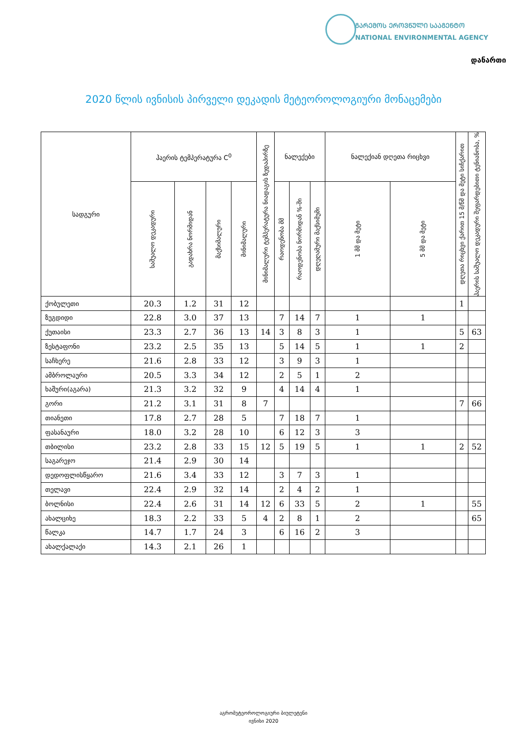ᲒᲐᲠᲔᲛᲝᲡ ᲔᲠᲝᲕᲜᲣᲚᲘ ᲡᲐᲐᲒᲔᲜᲢᲝ
NATIONAL ENVIRONMENTAL AGENCY
დანართი
2020 წლის ივნისის პირველი დეკადის მეტეოროლოგიური მონაცემები
| სადგური | ჰაერის ტემპერატურა C<sup>0</sup> | | | | მინიმალური ტემპერატურა ნიადაგის ზედაპირზე | ნალექები | | | ნალექიან დღეთა რიცხვი | | დღეთა რიცხვი ქარით 15 მ/წმ და მეტი სიჩქარით | ჰაერის საშუალო დეკადური შეფარდებითი ტენიანობა, % |
| --- | --- | --- | --- | --- | --- | --- | --- | --- | --- | --- | --- | --- |
| | საშუალო დეკადური | გადახრა ნორმიდან | მაქსიმალური | მინიმალური | | რაოდენობა მმ | რაოდენობა ნორმიდან %-ში | დღეღამური მაქსიმუმი | 1 მმ და მეტი | 5 მმ და მეტი | | |
| ქობულეთი | 20.3 | 1.2 | 31 | 12 | | | | | | | 1 | |
| ზუგდიდი | 22.8 | 3.0 | 37 | 13 | | 7 | 14 | 7 | 1 | 1 | | |
| ქუთაისი | 23.3 | 2.7 | 36 | 13 | 14 | 3 | 8 | 3 | 1 | | 5 | 63 |
| ზესტაფონი | 23.2 | 2.5 | 35 | 13 | | 5 | 14 | 5 | 1 | 1 | 2 | |
| საჩხერე | 21.6 | 2.8 | 33 | 12 | | 3 | 9 | 3 | 1 | | | |
| ამბროლაური | 20.5 | 3.3 | 34 | 12 | | 2 | 5 | 1 | 2 | | | |
| ხაშური(აგარა) | 21.3 | 3.2 | 32 | 9 | | 4 | 14 | 4 | 1 | | | |
| გორი | 21.2 | 3.1 | 31 | 8 | 7 | | | | | | 7 | 66 |
| თიანეთი | 17.8 | 2.7 | 28 | 5 | | 7 | 18 | 7 | 1 | | | |
| ფასანაური | 18.0 | 3.2 | 28 | 10 | | 6 | 12 | 3 | 3 | | | |
| თბილისი | 23.2 | 2.8 | 33 | 15 | 12 | 5 | 19 | 5 | 1 | 1 | 2 | 52 |
| საგარეჯო | 21.4 | 2.9 | 30 | 14 | | | | | | | | |
| დედოფლისწყარო | 21.6 | 3.4 | 33 | 12 | | 3 | 7 | 3 | 1 | | | |
| თელავი | 22.4 | 2.9 | 32 | 14 | | 2 | 4 | 2 | 1 | | | |
| ბოლნისი | 22.4 | 2.6 | 31 | 14 | 12 | 6 | 33 | 5 | 2 | 1 | | 55 |
| ახალციხე | 18.3 | 2.2 | 33 | 5 | 4 | 2 | 8 | 1 | 2 | | | 65 |
| წალკა | 14.7 | 1.7 | 24 | 3 | | 6 | 16 | 2 | 3 | | | |
| ახალქალაქი | 14.3 | 2.1 | 26 | 1 | | | | | | | | |
აგრომეტეოროლოგიური ბიულეტენი
ივნისი 2020